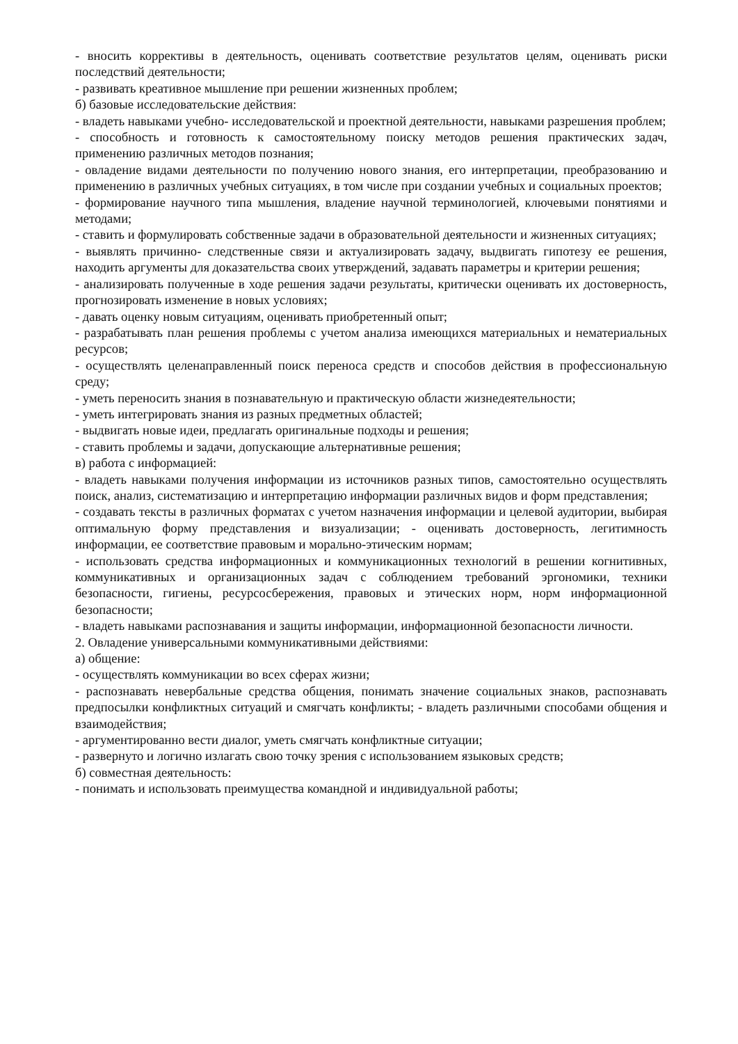- вносить коррективы в деятельность, оценивать соответствие результатов целям, оценивать риски последствий деятельности;
- развивать креативное мышление при решении жизненных проблем;
б) базовые исследовательские действия:
- владеть навыками учебно- исследовательской и проектной деятельности, навыками разрешения проблем;
- способность и готовность к самостоятельному поиску методов решения практических задач, применению различных методов познания;
- овладение видами деятельности по получению нового знания, его интерпретации, преобразованию и применению в различных учебных ситуациях, в том числе при создании учебных и социальных проектов;
- формирование научного типа мышления, владение научной терминологией, ключевыми понятиями и методами;
- ставить и формулировать собственные задачи в образовательной деятельности и жизненных ситуациях;
- выявлять причинно- следственные связи и актуализировать задачу, выдвигать гипотезу ее решения, находить аргументы для доказательства своих утверждений, задавать параметры и критерии решения;
- анализировать полученные в ходе решения задачи результаты, критически оценивать их достоверность, прогнозировать изменение в новых условиях;
- давать оценку новым ситуациям, оценивать приобретенный опыт;
- разрабатывать план решения проблемы с учетом анализа имеющихся материальных и нематериальных ресурсов;
- осуществлять целенаправленный поиск переноса средств и способов действия в профессиональную среду;
- уметь переносить знания в познавательную и практическую области жизнедеятельности;
- уметь интегрировать знания из разных предметных областей;
- выдвигать новые идеи, предлагать оригинальные подходы и решения;
- ставить проблемы и задачи, допускающие альтернативные решения;
в) работа с информацией:
- владеть навыками получения информации из источников разных типов, самостоятельно осуществлять поиск, анализ, систематизацию и интерпретацию информации различных видов и форм представления;
- создавать тексты в различных форматах с учетом назначения информации и целевой аудитории, выбирая оптимальную форму представления и визуализации; - оценивать достоверность, легитимность информации, ее соответствие правовым и морально-этическим нормам;
- использовать средства информационных и коммуникационных технологий в решении когнитивных, коммуникативных и организационных задач с соблюдением требований эргономики, техники безопасности, гигиены, ресурсосбережения, правовых и этических норм, норм информационной безопасности;
- владеть навыками распознавания и защиты информации, информационной безопасности личности.
2. Овладение универсальными коммуникативными действиями:
а) общение:
- осуществлять коммуникации во всех сферах жизни;
- распознавать невербальные средства общения, понимать значение социальных знаков, распознавать предпосылки конфликтных ситуаций и смягчать конфликты; - владеть различными способами общения и взаимодействия;
- аргументированно вести диалог, уметь смягчать конфликтные ситуации;
- развернуто и логично излагать свою точку зрения с использованием языковых средств;
б) совместная деятельность:
- понимать и использовать преимущества командной и индивидуальной работы;